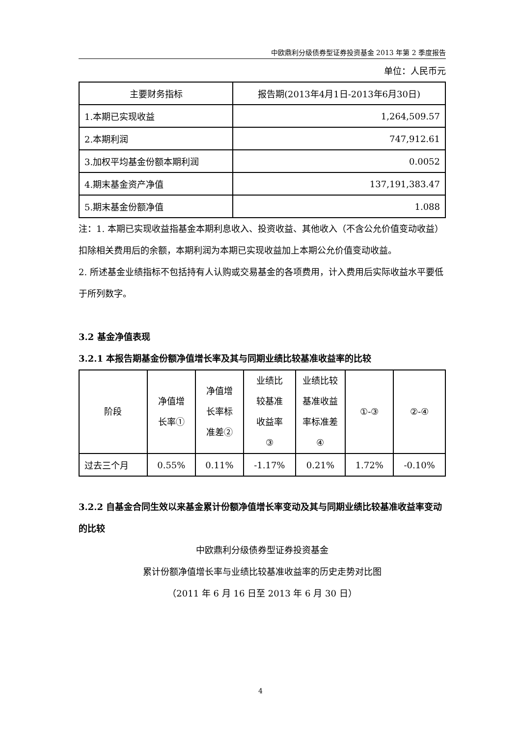中欧鼎利分级债券型证券投资基金 2013 年第 2 季度报告
单位：人民币元
| 主要财务指标 | 报告期(2013年4月1日-2013年6月30日) |
| --- | --- |
| 1.本期已实现收益 | 1,264,509.57 |
| 2.本期利润 | 747,912.61 |
| 3.加权平均基金份额本期利润 | 0.0052 |
| 4.期末基金资产净值 | 137,191,383.47 |
| 5.期末基金份额净值 | 1.088 |
注：1. 本期已实现收益指基金本期利息收入、投资收益、其他收入（不含公允价值变动收益）扣除相关费用后的余额，本期利润为本期已实现收益加上本期公允价值变动收益。
2. 所述基金业绩指标不包括持有人认购或交易基金的各项费用，计入费用后实际收益水平要低于所列数字。
3.2 基金净值表现
3.2.1 本报告期基金份额净值增长率及其与同期业绩比较基准收益率的比较
| 阶段 | 净值增 长率① | 净值增 长率标 准差② | 业绩比 较基准 收益率 ③ | 业绩比较 基准收益 率标准差 ④ | ①-③ | ②-④ |
| --- | --- | --- | --- | --- | --- | --- |
| 过去三个月 | 0.55% | 0.11% | -1.17% | 0.21% | 1.72% | -0.10% |
3.2.2 自基金合同生效以来基金累计份额净值增长率变动及其与同期业绩比较基准收益率变动的比较
中欧鼎利分级债券型证券投资基金
累计份额净值增长率与业绩比较基准收益率的历史走势对比图
（2011 年 6 月 16 日至 2013 年 6 月 30 日）
4